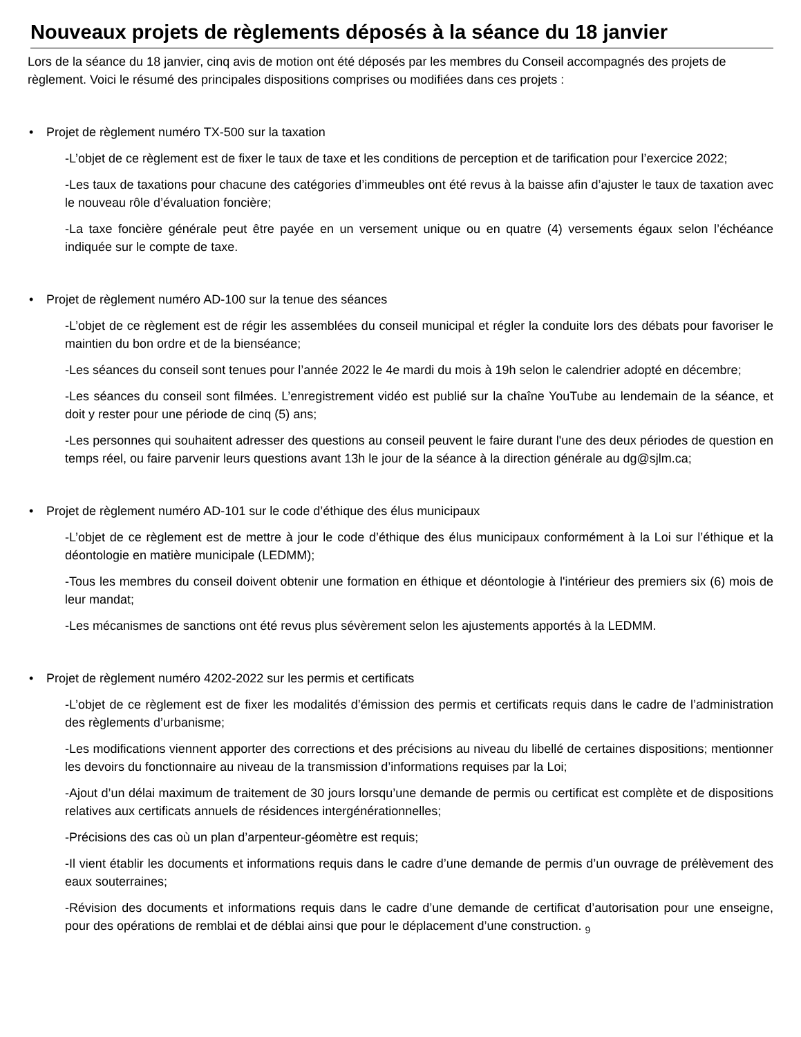Nouveaux projets de règlements déposés à la séance du 18 janvier
Lors de la séance du 18 janvier, cinq avis de motion ont été déposés par les membres du Conseil accompagnés des projets de règlement. Voici le résumé des principales dispositions comprises ou modifiées dans ces projets :
• Projet de règlement numéro TX-500 sur la taxation
-L’objet de ce règlement est de fixer le taux de taxe et les conditions de perception et de tarification pour l’exercice 2022;
-Les taux de taxations pour chacune des catégories d’immeubles ont été revus à la baisse afin d’ajuster le taux de taxation avec le nouveau rôle d’évaluation foncière;
-La taxe foncière générale peut être payée en un versement unique ou en quatre (4) versements égaux selon l’échéance indiquée sur le compte de taxe.
• Projet de règlement numéro AD-100 sur la tenue des séances
-L’objet de ce règlement est de régir les assemblées du conseil municipal et régler la conduite lors des débats pour favoriser le maintien du bon ordre et de la bienséance;
-Les séances du conseil sont tenues pour l’année 2022 le 4e mardi du mois à 19h selon le calendrier adopté en décembre;
-Les séances du conseil sont filmées. L’enregistrement vidéo est publié sur la chaîne YouTube au lendemain de la séance, et doit y rester pour une période de cinq (5) ans;
-Les personnes qui souhaitent adresser des questions au conseil peuvent le faire durant l'une des deux périodes de question en temps réel, ou faire parvenir leurs questions avant 13h le jour de la séance à la direction générale au dg@sjlm.ca;
• Projet de règlement numéro AD-101 sur le code d’éthique des élus municipaux
-L’objet de ce règlement est de mettre à jour le code d’éthique des élus municipaux conformément à la Loi sur l’éthique et la déontologie en matière municipale (LEDMM);
-Tous les membres du conseil doivent obtenir une formation en éthique et déontologie à l'intérieur des premiers six (6) mois de leur mandat;
-Les mécanismes de sanctions ont été revus plus sévèrement selon les ajustements apportés à la LEDMM.
• Projet de règlement numéro 4202-2022 sur les permis et certificats
-L’objet de ce règlement est de fixer les modalités d’émission des permis et certificats requis dans le cadre de l’administration des règlements d’urbanisme;
-Les modifications viennent apporter des corrections et des précisions au niveau du libellé de certaines dispositions; mentionner les devoirs du fonctionnaire au niveau de la transmission d’informations requises par la Loi;
-Ajout d’un délai maximum de traitement de 30 jours lorsqu’une demande de permis ou certificat est complète et de dispositions relatives aux certificats annuels de résidences intergénérationnelles;
-Précisions des cas où un plan d’arpenteur-géomètre est requis;
-Il vient établir les documents et informations requis dans le cadre d’une demande de permis d’un ouvrage de prélèvement des eaux souterraines;
-Révision des documents et informations requis dans le cadre d’une demande de certificat d’autorisation pour une enseigne, pour des opérations de remblai et de déblai ainsi que pour le déplacement d’une construction. 9